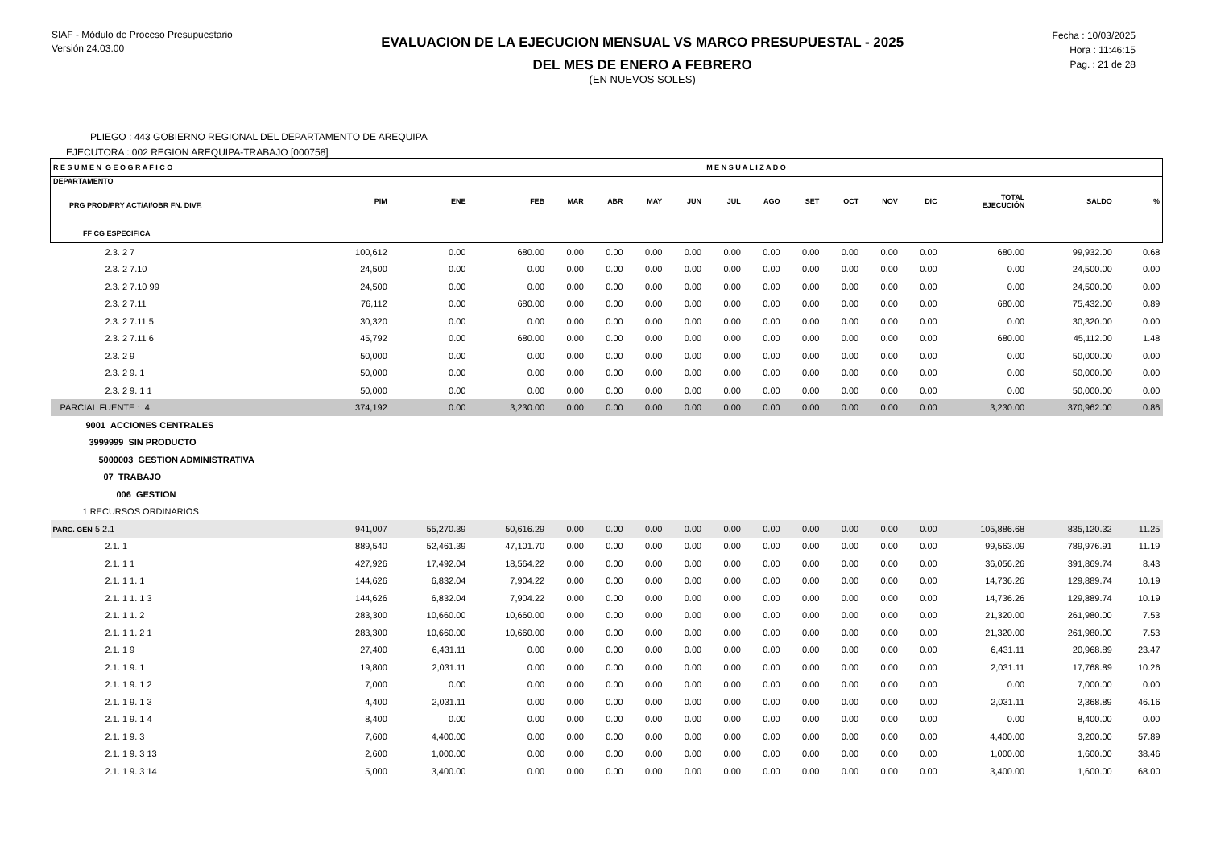SIAF - Módulo de Proceso Presupuestario
Versión 24.03.00
EVALUACION DE LA EJECUCION MENSUAL VS MARCO PRESUPUESTAL - 2025
DEL MES DE ENERO A FEBRERO
(EN NUEVOS SOLES)
Fecha : 10/03/2025
Hora : 11:46:15
Pag. : 21 de 28
PLIEGO : 443 GOBIERNO REGIONAL DEL DEPARTAMENTO DE AREQUIPA
EJECUTORA : 002 REGION AREQUIPA-TRABAJO [000758]
| R E S U M E N G E O G R A F I C O | | | | | | | | M E N S U A L I Z A D O | | | | | | | | |
| --- | --- | --- | --- | --- | --- | --- | --- | --- | --- | --- | --- | --- | --- | --- | --- | --- |
| DEPARTAMENTO PRG PROD/PRY ACT/AI/OBR FN. DIVF. | PIM | ENE | FEB | MAR | ABR | MAY | JUN | JUL | AGO | SET | OCT | NOV | DIC | TOTAL EJECUCIÓN | SALDO | % |
| FF CG ESPECIFICA | | | | | | | | | | | | | | | | |
| 2.3. 2 7 | 100,612 | 0.00 | 680.00 | 0.00 | 0.00 | 0.00 | 0.00 | 0.00 | 0.00 | 0.00 | 0.00 | 0.00 | 0.00 | 680.00 | 99,932.00 | 0.68 |
| 2.3. 2 7.10 | 24,500 | 0.00 | 0.00 | 0.00 | 0.00 | 0.00 | 0.00 | 0.00 | 0.00 | 0.00 | 0.00 | 0.00 | 0.00 | 0.00 | 24,500.00 | 0.00 |
| 2.3. 2 7.10 99 | 24,500 | 0.00 | 0.00 | 0.00 | 0.00 | 0.00 | 0.00 | 0.00 | 0.00 | 0.00 | 0.00 | 0.00 | 0.00 | 0.00 | 24,500.00 | 0.00 |
| 2.3. 2 7.11 | 76,112 | 0.00 | 680.00 | 0.00 | 0.00 | 0.00 | 0.00 | 0.00 | 0.00 | 0.00 | 0.00 | 0.00 | 0.00 | 680.00 | 75,432.00 | 0.89 |
| 2.3. 2 7.11 5 | 30,320 | 0.00 | 0.00 | 0.00 | 0.00 | 0.00 | 0.00 | 0.00 | 0.00 | 0.00 | 0.00 | 0.00 | 0.00 | 0.00 | 30,320.00 | 0.00 |
| 2.3. 2 7.11 6 | 45,792 | 0.00 | 680.00 | 0.00 | 0.00 | 0.00 | 0.00 | 0.00 | 0.00 | 0.00 | 0.00 | 0.00 | 0.00 | 680.00 | 45,112.00 | 1.48 |
| 2.3. 2 9 | 50,000 | 0.00 | 0.00 | 0.00 | 0.00 | 0.00 | 0.00 | 0.00 | 0.00 | 0.00 | 0.00 | 0.00 | 0.00 | 0.00 | 50,000.00 | 0.00 |
| 2.3. 2 9. 1 | 50,000 | 0.00 | 0.00 | 0.00 | 0.00 | 0.00 | 0.00 | 0.00 | 0.00 | 0.00 | 0.00 | 0.00 | 0.00 | 0.00 | 50,000.00 | 0.00 |
| 2.3. 2 9. 1 1 | 50,000 | 0.00 | 0.00 | 0.00 | 0.00 | 0.00 | 0.00 | 0.00 | 0.00 | 0.00 | 0.00 | 0.00 | 0.00 | 0.00 | 50,000.00 | 0.00 |
| PARCIAL FUENTE : 4 | 374,192 | 0.00 | 3,230.00 | 0.00 | 0.00 | 0.00 | 0.00 | 0.00 | 0.00 | 0.00 | 0.00 | 0.00 | 0.00 | 3,230.00 | 370,962.00 | 0.86 |
| 9001 ACCIONES CENTRALES | | | | | | | | | | | | | | | | |
| 3999999 SIN PRODUCTO | | | | | | | | | | | | | | | | |
| 5000003 GESTION ADMINISTRATIVA | | | | | | | | | | | | | | | | |
| 07 TRABAJO | | | | | | | | | | | | | | | | |
| 006 GESTION | | | | | | | | | | | | | | | | |
| 1 RECURSOS ORDINARIOS | | | | | | | | | | | | | | | | |
| PARC. GEN 5 2.1 | 941,007 | 55,270.39 | 50,616.29 | 0.00 | 0.00 | 0.00 | 0.00 | 0.00 | 0.00 | 0.00 | 0.00 | 0.00 | 0.00 | 105,886.68 | 835,120.32 | 11.25 |
| 2.1. 1 | 889,540 | 52,461.39 | 47,101.70 | 0.00 | 0.00 | 0.00 | 0.00 | 0.00 | 0.00 | 0.00 | 0.00 | 0.00 | 0.00 | 99,563.09 | 789,976.91 | 11.19 |
| 2.1. 1 1 | 427,926 | 17,492.04 | 18,564.22 | 0.00 | 0.00 | 0.00 | 0.00 | 0.00 | 0.00 | 0.00 | 0.00 | 0.00 | 0.00 | 36,056.26 | 391,869.74 | 8.43 |
| 2.1. 1 1. 1 | 144,626 | 6,832.04 | 7,904.22 | 0.00 | 0.00 | 0.00 | 0.00 | 0.00 | 0.00 | 0.00 | 0.00 | 0.00 | 0.00 | 14,736.26 | 129,889.74 | 10.19 |
| 2.1. 1 1. 1 3 | 144,626 | 6,832.04 | 7,904.22 | 0.00 | 0.00 | 0.00 | 0.00 | 0.00 | 0.00 | 0.00 | 0.00 | 0.00 | 0.00 | 14,736.26 | 129,889.74 | 10.19 |
| 2.1. 1 1. 2 | 283,300 | 10,660.00 | 10,660.00 | 0.00 | 0.00 | 0.00 | 0.00 | 0.00 | 0.00 | 0.00 | 0.00 | 0.00 | 0.00 | 21,320.00 | 261,980.00 | 7.53 |
| 2.1. 1 1. 2 1 | 283,300 | 10,660.00 | 10,660.00 | 0.00 | 0.00 | 0.00 | 0.00 | 0.00 | 0.00 | 0.00 | 0.00 | 0.00 | 0.00 | 21,320.00 | 261,980.00 | 7.53 |
| 2.1. 1 9 | 27,400 | 6,431.11 | 0.00 | 0.00 | 0.00 | 0.00 | 0.00 | 0.00 | 0.00 | 0.00 | 0.00 | 0.00 | 0.00 | 6,431.11 | 20,968.89 | 23.47 |
| 2.1. 1 9. 1 | 19,800 | 2,031.11 | 0.00 | 0.00 | 0.00 | 0.00 | 0.00 | 0.00 | 0.00 | 0.00 | 0.00 | 0.00 | 0.00 | 2,031.11 | 17,768.89 | 10.26 |
| 2.1. 1 9. 1 2 | 7,000 | 0.00 | 0.00 | 0.00 | 0.00 | 0.00 | 0.00 | 0.00 | 0.00 | 0.00 | 0.00 | 0.00 | 0.00 | 0.00 | 7,000.00 | 0.00 |
| 2.1. 1 9. 1 3 | 4,400 | 2,031.11 | 0.00 | 0.00 | 0.00 | 0.00 | 0.00 | 0.00 | 0.00 | 0.00 | 0.00 | 0.00 | 0.00 | 2,031.11 | 2,368.89 | 46.16 |
| 2.1. 1 9. 1 4 | 8,400 | 0.00 | 0.00 | 0.00 | 0.00 | 0.00 | 0.00 | 0.00 | 0.00 | 0.00 | 0.00 | 0.00 | 0.00 | 0.00 | 8,400.00 | 0.00 |
| 2.1. 1 9. 3 | 7,600 | 4,400.00 | 0.00 | 0.00 | 0.00 | 0.00 | 0.00 | 0.00 | 0.00 | 0.00 | 0.00 | 0.00 | 0.00 | 4,400.00 | 3,200.00 | 57.89 |
| 2.1. 1 9. 3 13 | 2,600 | 1,000.00 | 0.00 | 0.00 | 0.00 | 0.00 | 0.00 | 0.00 | 0.00 | 0.00 | 0.00 | 0.00 | 0.00 | 1,000.00 | 1,600.00 | 38.46 |
| 2.1. 1 9. 3 14 | 5,000 | 3,400.00 | 0.00 | 0.00 | 0.00 | 0.00 | 0.00 | 0.00 | 0.00 | 0.00 | 0.00 | 0.00 | 0.00 | 3,400.00 | 1,600.00 | 68.00 |